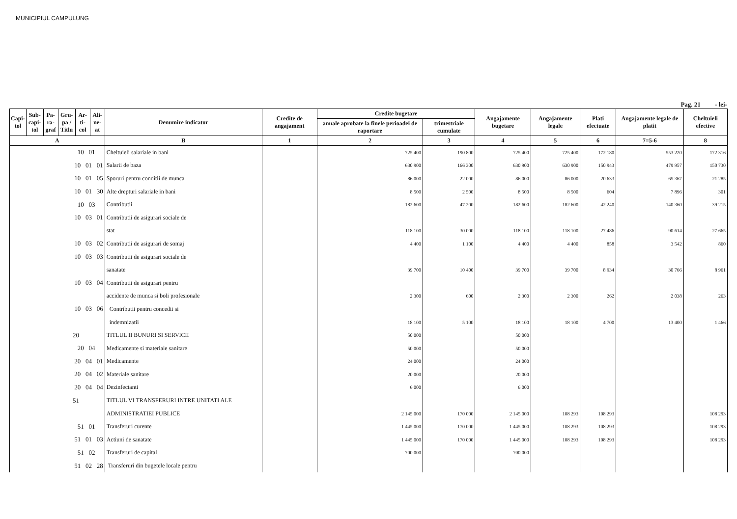MUNICIPIUL CAMPULUNG
Pag. 21 - lei-
| Capi- tol | Sub- capi- tol | Pa- ra- graf | Gru- pa / Titlu | Ar- ti- col | Ali- ne- at | Denumire indicator | Credite de angajament | Credite bugetare | | Angajamente bugetare | Angajamente legale | Plati efectuate | Angajamente legale de platit | Cheltuieli efective |
| --- | --- | --- | --- | --- | --- | --- | --- | --- | --- | --- | --- | --- | --- | --- |
| | | | | | | | | anuale aprobate la finele perioadei de raportare | trimestriale cumulate | | | | | |
| A | | | | | | B | 1 | 2 | 3 | 4 | 5 | 6 | 7=5-6 | 8 |
| 10 01 | | | | | | Cheltuieli salariale in bani | | 725 400 | 190 800 | 725 400 | 725 400 | 172 180 | 553 220 | 172 316 |
| 10 01 01 | | | | | | Salarii de baza | | 630 900 | 166 300 | 630 900 | 630 900 | 150 943 | 479 957 | 150 730 |
| 10 01 05 | | | | | | Sporuri pentru conditii de munca | | 86 000 | 22 000 | 86 000 | 86 000 | 20 633 | 65 367 | 21 285 |
| 10 01 30 | | | | | | Alte drepturi salariale in bani | | 8 500 | 2 500 | 8 500 | 8 500 | 604 | 7 896 | 301 |
| 10 03 | | | | | | Contributii | | 182 600 | 47 200 | 182 600 | 182 600 | 42 240 | 140 360 | 39 215 |
| 10 03 01 | | | | | | Contributii de asigurari sociale de | | | | | | | | |
| | | | | | | stat | | 118 100 | 30 000 | 118 100 | 118 100 | 27 486 | 90 614 | 27 665 |
| 10 03 02 | | | | | | Contributii de asigurari de somaj | | 4 400 | 1 100 | 4 400 | 4 400 | 858 | 3 542 | 860 |
| 10 03 03 | | | | | | Contributii de asigurari sociale de | | | | | | | | |
| | | | | | | sanatate | | 39 700 | 10 400 | 39 700 | 39 700 | 8 934 | 30 766 | 8 961 |
| 10 03 04 | | | | | | Contributii de asigurari pentru | | | | | | | | |
| | | | | | | accidente de munca si boli profesionale | | 2 300 | 600 | 2 300 | 2 300 | 262 | 2 038 | 263 |
| 10 03 06 | | | | | | Contributii pentru concedii si | | | | | | | | |
| | | | | | | indemnizatii | | 18 100 | 5 100 | 18 100 | 18 100 | 4 700 | 13 400 | 1 466 |
| 20 | | | | | | TITLUL II BUNURI SI SERVICII | | 50 000 | | 50 000 | | | | |
| 20 04 | | | | | | Medicamente si materiale sanitare | | 50 000 | | 50 000 | | | | |
| 20 04 01 | | | | | | Medicamente | | 24 000 | | 24 000 | | | | |
| 20 04 02 | | | | | | Materiale sanitare | | 20 000 | | 20 000 | | | | |
| 20 04 04 | | | | | | Dezinfectanti | | 6 000 | | 6 000 | | | | |
| 51 | | | | | | TITLUL VI TRANSFERURI INTRE UNITATI ALE | | | | | | | | |
| | | | | | | ADMINISTRATIEI PUBLICE | | 2 145 000 | 170 000 | 2 145 000 | 108 293 | 108 293 | | 108 293 |
| 51 01 | | | | | | Transferuri curente | | 1 445 000 | 170 000 | 1 445 000 | 108 293 | 108 293 | | 108 293 |
| 51 01 03 | | | | | | Actiuni de sanatate | | 1 445 000 | 170 000 | 1 445 000 | 108 293 | 108 293 | | 108 293 |
| 51 02 | | | | | | Transferuri de capital | | 700 000 | | 700 000 | | | | |
| 51 02 28 | | | | | | Transferuri din bugetele locale pentru | | | | | | | | |